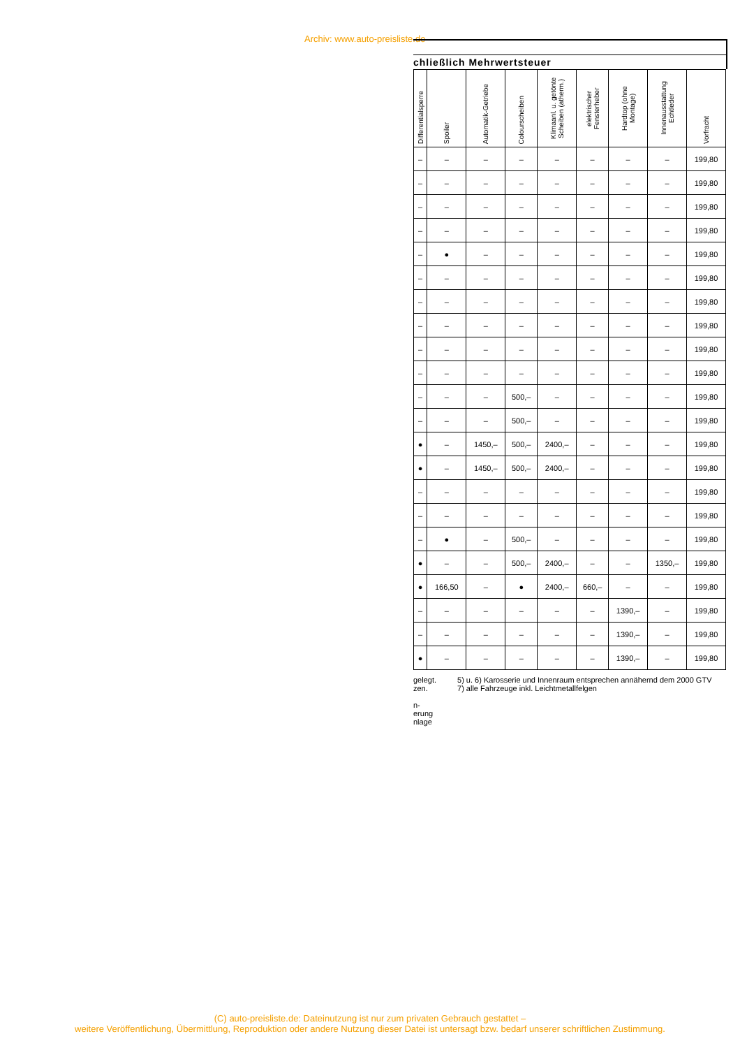Archiv: www.auto-preisliste.de
chließlich Mehrwertsteuer
| Differentialsperre | Spoiler | Automatik-Getriebe | Colourscheiben | Klimaanl. u. getönte Scheiben (atherm.) | elektrischer Fensterheber | Hardtop (ohne Montage) | Innenausstattung Echtleder | Vorfracht |
| --- | --- | --- | --- | --- | --- | --- | --- | --- |
| – | – | – | – | – | – | – | – | 199,80 |
| – | – | – | – | – | – | – | – | 199,80 |
| – | – | – | – | – | – | – | – | 199,80 |
| – | – | – | – | – | – | – | – | 199,80 |
| – | ● | – | – | – | – | – | – | 199,80 |
| – | – | – | – | – | – | – | – | 199,80 |
| – | – | – | – | – | – | – | – | 199,80 |
| – | – | – | – | – | – | – | – | 199,80 |
| – | – | – | – | – | – | – | – | 199,80 |
| – | – | – | – | – | – | – | – | 199,80 |
| – | – | – | 500,– | – | – | – | – | 199,80 |
| – | – | – | 500,– | – | – | – | – | 199,80 |
| ● | – | 1450,– | 500,– | 2400,– | – | – | – | 199,80 |
| ● | – | 1450,– | 500,– | 2400,– | – | – | – | 199,80 |
| – | – | – | – | – | – | – | – | 199,80 |
| – | – | – | – | – | – | – | – | 199,80 |
| – | ● | – | 500,– | – | – | – | – | 199,80 |
| ● | – | – | 500,– | 2400,– | – | – | 1350,– | 199,80 |
| ● | 166,50 | – | ● | 2400,– | 660,– | – | – | 199,80 |
| – | – | – | – | – | – | 1390,– | – | 199,80 |
| – | – | – | – | – | – | 1390,– | – | 199,80 |
| ● | – | – | – | – | – | 1390,– | – | 199,80 |
gelegt.
zen.
n-
erung
nlage
5) u. 6) Karosserie und Innenraum entsprechen annähernd dem 2000 GTV
7) alle Fahrzeuge inkl. Leichtmetallfelgen
(C) auto-preisliste.de: Dateinutzung ist nur zum privaten Gebrauch gestattet –
weitere Veröffentlichung, Übermittlung, Reproduktion oder andere Nutzung dieser Datei ist untersagt bzw. bedarf unserer schriftlichen Zustimmung.